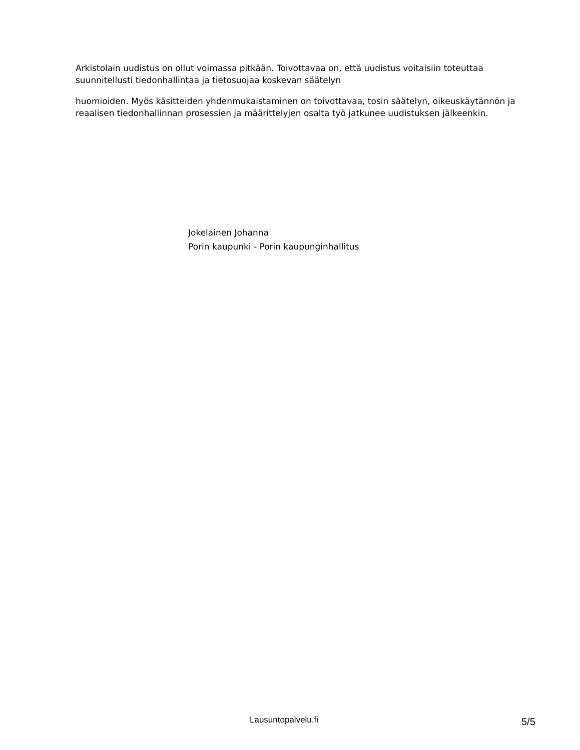Arkistolain uudistus on ollut voimassa pitkään. Toivottavaa on, että uudistus voitaisiin toteuttaa suunnitellusti tiedonhallintaa ja tietosuojaa koskevan säätelyn
huomioiden. Myös käsitteiden yhdenmukaistaminen on toivottavaa, tosin säätelyn, oikeuskäytännön ja reaalisen tiedonhallinnan prosessien ja määrittelyjen osalta työ jatkunee uudistuksen jälkeenkin.
Jokelainen Johanna
Porin kaupunki - Porin kaupunginhallitus
Lausuntopalvelu.fi 5/5